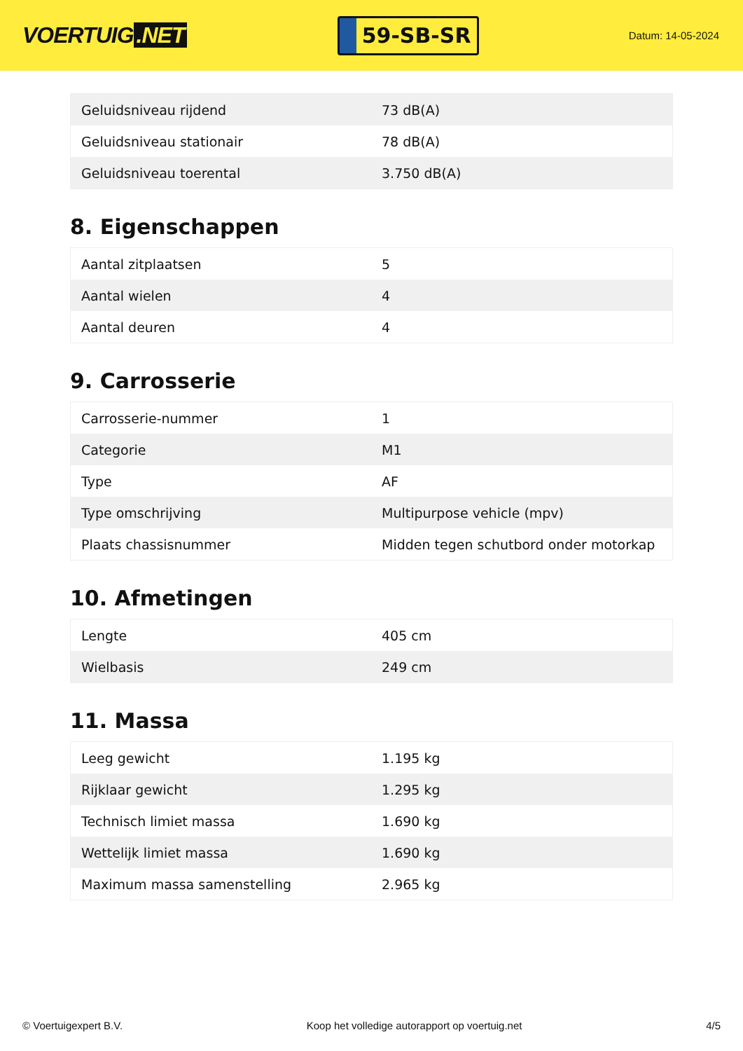VOERTUIG.NET
59-SB-SR
Datum: 14-05-2024
| Geluidsniveau rijdend | 73 dB(A) |
| Geluidsniveau stationair | 78 dB(A) |
| Geluidsniveau toerental | 3.750 dB(A) |
8. Eigenschappen
| Aantal zitplaatsen | 5 |
| Aantal wielen | 4 |
| Aantal deuren | 4 |
9. Carrosserie
| Carrosserie-nummer | 1 |
| Categorie | M1 |
| Type | AF |
| Type omschrijving | Multipurpose vehicle (mpv) |
| Plaats chassisnummer | Midden tegen schutbord onder motorkap |
10. Afmetingen
| Lengte | 405 cm |
| Wielbasis | 249 cm |
11. Massa
| Leeg gewicht | 1.195 kg |
| Rijklaar gewicht | 1.295 kg |
| Technisch limiet massa | 1.690 kg |
| Wettelijk limiet massa | 1.690 kg |
| Maximum massa samenstelling | 2.965 kg |
© Voertuigexpert B.V. Koop het volledige autorapport op voertuig.net 4/5